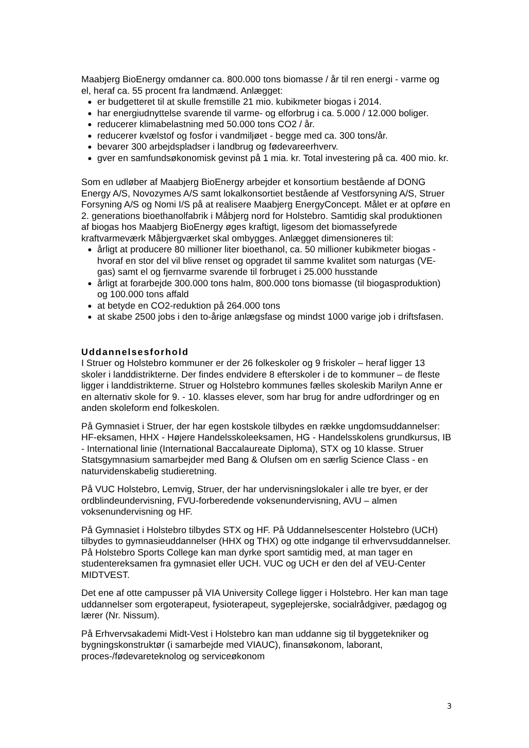Maabjerg BioEnergy omdanner ca. 800.000 tons biomasse / år til ren energi - varme og el, heraf ca. 55 procent fra landmænd. Anlægget:
er budgetteret til at skulle fremstille 21 mio. kubikmeter biogas i 2014.
har energiudnyttelse svarende til varme- og elforbrug i ca. 5.000 / 12.000 boliger.
reducerer klimabelastning med 50.000 tons CO2 / år.
reducerer kvælstof og fosfor i vandmiljøet - begge med ca. 300 tons/år.
bevarer 300 arbejdspladser i landbrug og fødevareerhverv.
gver en samfundsøkonomisk gevinst på 1 mia. kr. Total investering på ca. 400 mio. kr.
Som en udløber af Maabjerg BioEnergy arbejder et konsortium bestående af DONG Energy A/S, Novozymes A/S samt lokalkonsortiet bestående af Vestforsyning A/S, Struer Forsyning A/S og Nomi I/S på at realisere Maabjerg EnergyConcept. Målet er at opføre en 2. generations bioethanolfabrik i Måbjerg nord for Holstebro. Samtidig skal produktionen af biogas hos Maabjerg BioEnergy øges kraftigt, ligesom det biomassefyrede kraftvarmeværk Måbjergværket skal ombygges. Anlægget dimensioneres til:
årligt at producere 80 millioner liter bioethanol, ca. 50 millioner kubikmeter biogas - hvoraf en stor del vil blive renset og opgradet til samme kvalitet som naturgas (VE-gas) samt el og fjernvarme svarende til forbruget i 25.000 husstande
årligt at forarbejde 300.000 tons halm, 800.000 tons biomasse (til biogasproduktion) og 100.000 tons affald
at betyde en CO2-reduktion på 264.000 tons
at skabe 2500 jobs i den to-årige anlægsfase og mindst 1000 varige job i driftsfasen.
Uddannelsesforhold
I Struer og Holstebro kommuner er der 26 folkeskoler og 9 friskoler – heraf ligger 13 skoler i landdistrikterne. Der findes endvidere 8 efterskoler i de to kommuner – de fleste ligger i landdistrikterne. Struer og Holstebro kommunes fælles skoleskib Marilyn Anne er en alternativ skole for 9. - 10. klasses elever, som har brug for andre udfordringer og en anden skoleform end folkeskolen.
På Gymnasiet i Struer, der har egen kostskole tilbydes en række ungdomsuddannelser: HF-eksamen, HHX - Højere Handelsskoleeksamen, HG - Handelsskolens grundkursus, IB - International linie (International Baccalaureate Diploma), STX og 10 klasse. Struer Statsgymnasium samarbejder med Bang & Olufsen om en særlig Science Class - en naturvidenskabelig studieretning.
På VUC Holstebro, Lemvig, Struer, der har undervisningslokaler i alle tre byer, er der ordblindeundervisning, FVU-forberedende voksenundervisning, AVU – almen voksenundervisning og HF.
På Gymnasiet i Holstebro tilbydes STX og HF. På Uddannelsescenter Holstebro (UCH) tilbydes to gymnasieuddannelser (HHX og THX) og otte indgange til erhvervsuddannelser. På Holstebro Sports College kan man dyrke sport samtidig med, at man tager en studentereksamen fra gymnasiet eller UCH. VUC og UCH er den del af VEU-Center MIDTVEST.
Det ene af otte campusser på VIA University College ligger i Holstebro. Her kan man tage uddannelser som ergoterapeut, fysioterapeut, sygeplejerske, socialrådgiver, pædagog og lærer (Nr. Nissum).
På Erhvervsakademi Midt-Vest i Holstebro kan man uddanne sig til byggetekniker og bygningskonstruktør (i samarbejde med VIAUC), finansøkonom, laborant, proces-/fødevareteknolog og serviceøkonom
3